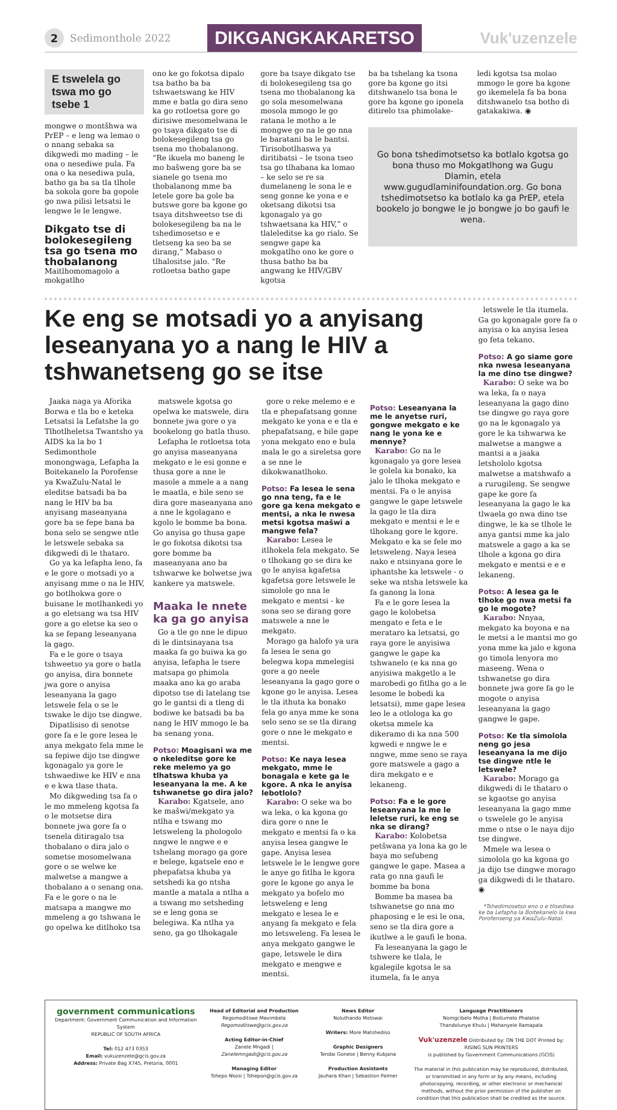2
Sedimonthole 2022
DIKGANGKAKARETSO
Vuk'uzenzele
E tswelela go tswa mo go tsebe 1
mongwe o montšhwa wa PrEP – e leng wa lemao o o nnang sebaka sa dikgwedi mo mading – le ona o nesediwe pula. Fa ona o ka nesediwa pula, batho ga ba sa tla tlhole ba sokola gore ba gopole go nwa pilisi letsatsi le lengwe le le lengwe.
Dikgato tse di bolokesegileng tsa go tsena mo thobalanong
Maitlhomomagolo a mokgatlho
ono ke go fokotsa dipalo tsa batho ba ba tshwaetswang ke HIV mme e batla go dira seno ka go rotloetsa gore go dirisiwe mesomelwana le go tsaya dikgato tse di bolokesegileng tsa go tsena mo thobalanong. “Re ikuela mo baneng le mo bašweng gore ba se sianele go tsena mo thobalanong mme ba letele gore ba gole ba butswe gore ba kgone go tsaya ditshweetso tse di bolokesegileng ba na le tshedimosetso e e tletseng ka seo ba se dirang,” Mabaso o tlhalositse jalo. “Re rotloetsa batho gape
gore ba tsaye dikgato tse di bolokesegileng tsa go tsena mo thobalanong ka go sola mesomelwana mosola mmogo le go ratana le motho a le mongwe go na le go nna le baratani ba le bantsi. Tirisobotlhaswa ya diritibatsi – le tsona tseo tsa go tlhabana ka lomao – ke selo se re sa dumelaneng le sona le e seng gonne ke yona e e oketsang dikotsi tsa kgonagalo ya go tshwaetsana ka HIV,” o tlaleleditse ka go rialo. Se sengwe gape ka mokgatlho ono ke gore o thusa batho ba ba angwang ke HIV/GBV kgotsa
ba ba tshelang ka tsona gore ba kgone go itsi ditshwanelo tsa bona le gore ba kgone go iponela ditirelo tsa phimolake-
ledi kgotsa tsa molao mmogo le gore ba kgone go ikemelela fa ba bona ditshwanelo tsa botho di gatakakiwa. ◉
Go bona tshedimotsetso ka botlalo kgotsa go bona thuso mo Mokgatlhong wa Gugu Dlamin, etela www.gugudlaminifoundation.org. Go bona tshedimotsetso ka botlalo ka ga PrEP, etela bookelo jo bongwe le jo bongwe jo bo gaufi le wena.
Ke eng se motsadi yo a anyisang leseanyana yo a nang le HIV a tshwanetseng go se itse
Jaaka naga ya Aforika Borwa e tla bo e keteka Letsatsi la Lefatshe la go Tlhotlheletsa Twantsho ya AIDS ka la bo 1 Sedimonthole monongwaga, Lefapha la Boitekanelo la Porofense ya KwaZulu-Natal le eleditse batsadi ba ba nang le HIV ba ba anyisang maseanyana gore ba se fepe bana ba bona selo se sengwe ntle le letswele sebaka sa dikgwedi di le thataro.
Go ya ka lefapha leno, fa e le gore o motsadi yo a anyisang mme o na le HIV, go botlhokwa gore o buisane le motlhankedi yo a go eletsang wa tsa HIV gore a go eletse ka seo o ka se fepang leseanyana la gago.
Fa e le gore o tsaya tshweetso ya gore o batla go anyisa, dira bonnete jwa gore o anyisa leseanyana la gago letswele fela o se le tswake le dijo tse dingwe.
Dipatlisiso di senotse gore fa e le gore lesea le anya mekgato fela mme le sa fepiwe dijo tse dingwe kgonagalo ya gore le tshwaediwe ke HIV e nna e e kwa tlase thata.
Mo dikgweding tsa fa o le mo mmeleng kgotsa fa o le motsetse dira bonnete jwa gore fa o tsenela ditiragalo tsa thobalano o dira jalo o sometse mosomelwana gore o se welwe ke malwetse a mangwe a thobalano a o senang ona. Fa e le gore o na le matsapa a mangwe mo mmeleng a go tshwana le go opelwa ke ditlhoko tsa
matswele kgotsa go opelwa ke matswele, dira bonnete jwa gore o ya bookelong go batla thuso.
Lefapha le rotloetsa tota go anyisa maseanyana mekgato e le esi gonne e thusa gore a nne le masole a mmele a a nang le maatla, e bile seno se dira gore maseanyana ano a nne le kgolagano e kgolo le bomme ba bona. Go anyisa go thusa gape le go fokotsa dikotsi tsa gore bomme ba maseanyana ano ba tshwarwe ke bolwetse jwa kankere ya matswele.
Maaka le nnete ka ga go anyisa
Go a tle go nne le dipuo di le dintsinayana tsa maaka fa go buiwa ka go anyisa, lefapha le tsere matsapa go phimola maaka ano ka go araba dipotso tse di latelang tse go le gantsi di a tleng di bodiwe ke batsadi ba ba nang le HIV mmogo le ba ba senang yona.
Potso: Moagisani wa me o nkeleditse gore ke reke melemo ya go tlhatswa khuba ya leseanyana la me. A ke tshwanetse go dira jalo?
Karabo: Kgatsele, ano ke mašwi/mekgato ya ntlha e tswang mo letsweleng la phologolo nngwe le nngwe e e tshelang morago ga gore e belege, kgatsele eno e phepafatsa khuba ya setshedi ka go ntsha mantle a matala a ntlha a a tswang mo setsheding se e leng gona se belegiwa. Ka ntlha ya seno, ga go tlhokagale
gore o reke melemo e e tla e phepafatsang gonne mekgato ke yona e e tla e phepafatsang, e bile gape yona mekgato eno e bula mala le go a sireletsa gore a se nne le dikokwanatlhoko.
Potso: Fa lesea le sena go nna teng, fa e le gore ga kena mekgato e mentsi, a nka le nwesa metsi kgotsa mašwi a mangwe fela?
Karabo: Lesea le itlhokela fela mekgato. Se o tlhokang go se dira ke go le anyisa kgafetsa kgafetsa gore letswele le simolole go nna le mekgato e mentsi - ke sona seo se dirang gore matswele a nne le mekgato.
Morago ga halofo ya ura fa lesea le sena go belegwa kopa mmelegisi gore a go neele leseanyana la gago gore o kgone go le anyisa. Lesea le tla ithuta ka bonako fela go anya mme ke sona selo seno se se tla dirang gore o nne le mekgato e mentsi.
Potso: Ke naya lesea mekgato, mme le bonagala e kete ga le kgore. A nka le anyisa lebotlolo?
Karabo: O seke wa bo wa leka, o ka kgona go dira gore o nne le mekgato e mentsi fa o ka anyisa lesea gangwe le gape. Anyisa lesea letswele le le lengwe gore le anye go fitlha le kgora gore le kgone go anya le mekgato ya bofelo mo letsweleng e leng mekgato e lesea le e anyang fa mekgato e fela mo letsweleng. Fa lesea le anya mekgato gangwe le gape, letswele le dira mekgato e mengwe e mentsi.
Potso: Leseanyana la me le anyetse ruri, gongwe mekgato e ke nang le yona ke e mennye?
Karabo: Go na le kgonagalo ya gore lesea le golela ka bonako, ka jalo le tlhoka mekgato e mentsi. Fa o le anyisa gangwe le gape letswele la gago le tla dira mekgato e mentsi e le e tlhokang gore le kgore. Mekgato e ka se fele mo letsweleng. Naya lesea nako e ntsinyana gore le iphantshe ka letswele - o seke wa ntsha letswele ka fa ganong la lona
Fa e le gore lesea la gago le kolobetsa mengato e feta e le merataro ka letsatsi, go raya gore le anyisiwa gangwe le gape ka tshwanelo (e ka nna go anyisiwa makgetlo a le marobedi go fitlha go a le lesome le bobedi ka letsatsi), mme gape lesea leo le a otlologa ka go oketsa mmele ka dikeramo di ka nna 500 kgwedi e nngwe le e nngwe, mme seno se raya gore matswele a gago a dira mekgato e e lekaneng.
Potso: Fa e le gore leseanyana la me le leletse ruri, ke eng se nka se dirang?
Karabo: Kolobetsa petšwana ya lona ka go le baya mo sefubeng gangwe le gape. Masea a rata go nna gaufi le bomme ba bona
Bomme ba masea ba tshwanetse go nna mo phaposing e le esi le ona, seno se tla dira gore a ikutlwe a le gaufi le bona.
Fa leseanyana la gago le tshwere ke tlala, le kgalegile kgotsa le sa itumela, fa le anya
letswele le tla itumela. Ga go kgonagale gore fa o anyisa o ka anyisa lesea go feta tekano.
Potso: A go siame gore nka nwesa leseanyana la me dino tse dingwe?
Karabo: O seke wa bo wa leka, fa o naya leseanyana la gago dino tse dingwe go raya gore go na le kgonagalo ya gore le ka tshwarwa ke malwetse a mangwe a mantsi a a jaaka letshololo kgotsa malwetse a matshwafo a a rurugileng. Se sengwe gape ke gore fa leseanyana la gago le ka tlwaela go nwa dino tse dingwe, le ka se tlhole le anya gantsi mme ka jalo matswele a gago a ka se tlhole a kgona go dira mekgato e mentsi e e e lekaneng.
Potso: A lesea ga le tlhoke go nwa metsi fa go le mogote?
Karabo: Nnyaa, mekgato ka boyona e na le metsi a le mantsi mo go yona mme ka jalo e kgona go timola lenyora mo maseeng. Wena o tshwanetse go dira bonnete jwa gore fa go le mogote o anyisa leseanyana la gago gangwe le gape.
Potso: Ke tla simolola neng go jesa leseanyana la me dijo tse dingwe ntle le letswele?
Karabo: Morago ga dikgwedi di le thataro o se kgaotse go anyisa leseanyana la gago mme o tswelele go le anyisa mme o ntse o le naya dijo tse dingwe.
Mmele wa lesea o simolola go ka kgona go ja dijo tse dingwe morago ga dikgwedi di le thataro. ◉
*Tshedimosetso eno o e tlisediwa ke ba Lefapha la Boitekanelo la kwa Porofenseng ya KwaZulu-Natal.
government communications
Department: Government Communication and Information System
REPUBLIC OF SOUTH AFRICA
Tel: 012 473 0353
Email: vukuzenzele@gcis.gov.za
Address: Private Bag X745, Pretoria, 0001
Head of Editorial and Production
Regomoditswe Mavimbela
Regomoditswe@gcis.gov.za
Acting Editor-in-Chief
Zanele Mngadi | Zanelemngadi@gcis.gov.za
Managing Editor
Tshepo Nkosi | Tshepon@gcis.gov.za
News Editor
Noluthando Motswai
Writers: More Matshediso
Graphic Designers
Tendai Gonese | Benny Kubjana
Production Assistants
Jauhara Khan | Sebastion Palmer
Language Practitioners
Nomgcibelo Motha | Boitumelo Phalatse
Thandolunye Khulu | Mahanyele Ramapala
Vuk'uzenzele Distributed by: ON THE DOT Printed by: RISING SUN PRINTERS
is published by Government Communications (GCIS)
The material in this publication may be reproduced, distributed, or transmitted in any form or by any means, including photocopying, recording, or other electronic or mechanical methods, without the prior permission of the publisher on condition that this publication shall be credited as the source.